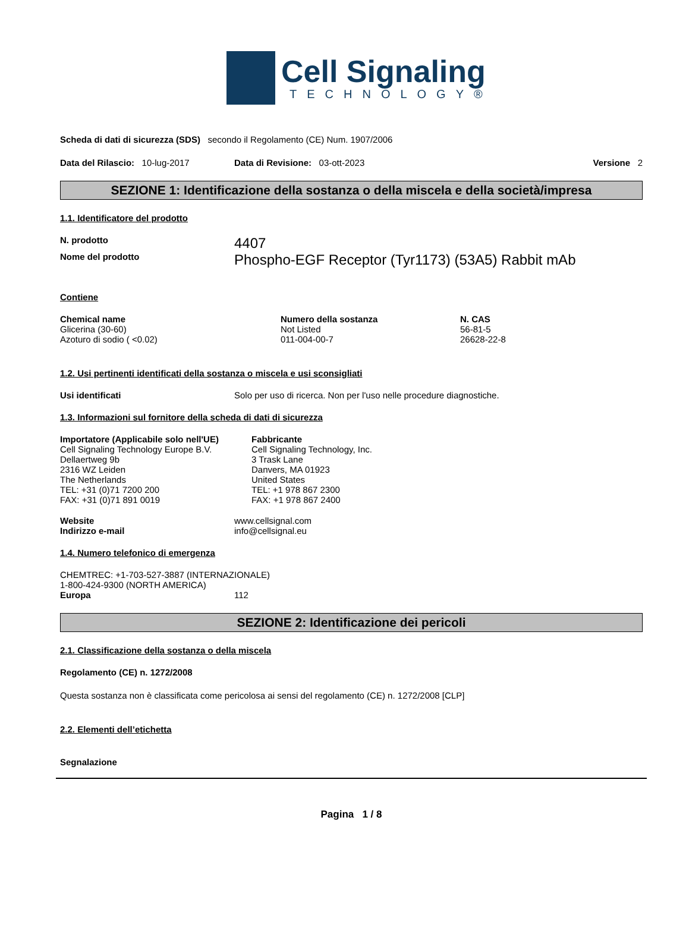Cell Signaling
TECHNOLOGY®
Scheda di dati di sicurezza (SDS) secondo il Regolamento (CE) Num. 1907/2006
Data del Rilascio: 10-lug-2017 Data di Revisione: 03-ott-2023 Versione 2
SEZIONE 1: Identificazione della sostanza o della miscela e della società/impresa
1.1. Identificatore del prodotto
N. prodotto 4407
Nome del prodotto Phospho-EGF Receptor (Tyr1173) (53A5) Rabbit mAb
Contiene
| Chemical name | Numero della sostanza | N. CAS |
| --- | --- | --- |
| Glicerina (30-60) | Not Listed | 56-81-5 |
| Azoturo di sodio ( <0.02) | 011-004-00-7 | 26628-22-8 |
1.2. Usi pertinenti identificati della sostanza o miscela e usi sconsigliati
Usi identificati Solo per uso di ricerca. Non per l'uso nelle procedure diagnostiche.
1.3. Informazioni sul fornitore della scheda di dati di sicurezza
Importatore (Applicabile solo nell'UE)
Cell Signaling Technology Europe B.V.
Dellaertweg 9b
2316 WZ Leiden
The Netherlands
TEL: +31 (0)71 7200 200
FAX: +31 (0)71 891 0019
Fabbricante
Cell Signaling Technology, Inc.
3 Trask Lane
Danvers, MA 01923
United States
TEL: +1 978 867 2300
FAX: +1 978 867 2400
Website www.cellsignal.com
Indirizzo e-mail info@cellsignal.eu
1.4. Numero telefonico di emergenza
CHEMTREC: +1-703-527-3887 (INTERNAZIONALE)
1-800-424-9300 (NORTH AMERICA)
Europa 112
SEZIONE 2: Identificazione dei pericoli
2.1. Classificazione della sostanza o della miscela
Regolamento (CE) n. 1272/2008
Questa sostanza non è classificata come pericolosa ai sensi del regolamento (CE) n. 1272/2008 [CLP]
2.2. Elementi dell’etichetta
Segnalazione
Pagina 1 / 8